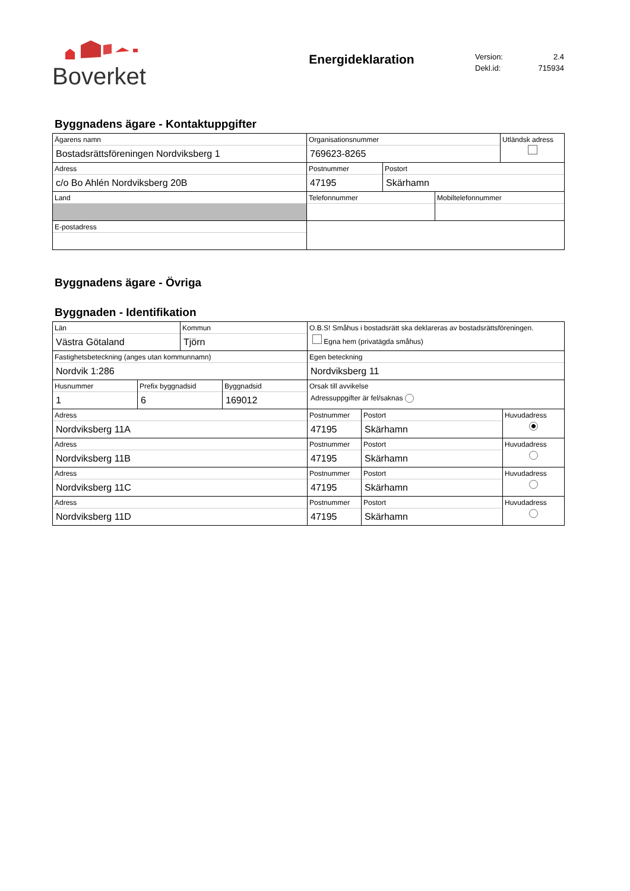Boverket
Energideklaration
Version: 2.4
Dekl.id: 715934
Byggnadens ägare - Kontaktuppgifter
| Ägarens namn Bostadsrättsföreningen Nordviksberg 1 | Organisationsnummer 769623-8265 | | | Utländsk adress |
| Adress c/o Bo Ahlén Nordviksberg 20B | Postnummer 47195 | Postort Skärhamn | | |
| Land | Telefonnummer | | Mobiltelefonnummer | |
| E-postadress | | | | |
Byggnadens ägare - Övriga
Byggnaden - Identifikation
| Län Västra Götaland | | Kommun Tjörn | | O.B.S! Småhus i bostadsrätt ska deklareras av bostadsrättsföreningen. Egna hem (privatägda småhus) | | |
| Fastighetsbeteckning (anges utan kommunnamn) Nordvik 1:286 | | | | Egen beteckning Nordviksberg 11 | | |
| Husnummer 1 | Prefix byggnadsid 6 | | Byggnadsid 169012 | Orsak till avvikelse Adressuppgifter är fel/saknas | | |
| Adress Nordviksberg 11A | | | | Postnummer 47195 | Postort Skärhamn | Huvudadress |
| Adress Nordviksberg 11B | | | | Postnummer 47195 | Postort Skärhamn | Huvudadress |
| Adress Nordviksberg 11C | | | | Postnummer 47195 | Postort Skärhamn | Huvudadress |
| Adress Nordviksberg 11D | | | | Postnummer 47195 | Postort Skärhamn | Huvudadress |